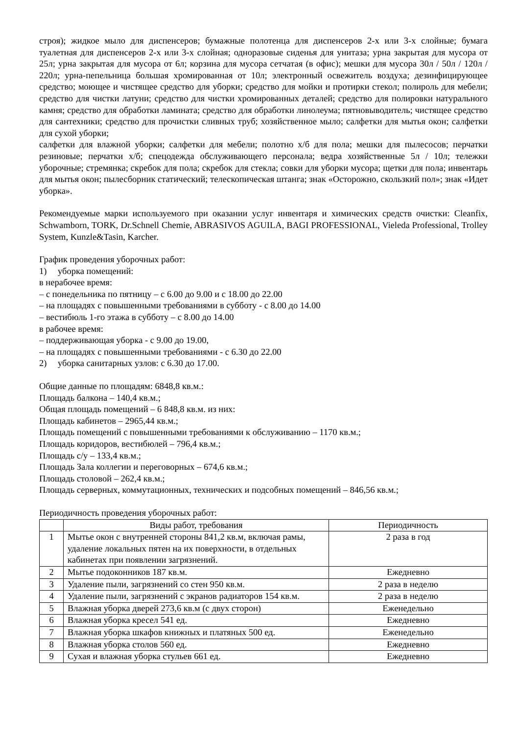строя); жидкое мыло для диспенсеров; бумажные полотенца для диспенсеров 2-х или 3-х слойные; бумага туалетная для диспенсеров 2-х или 3-х слойная; одноразовые сиденья для унитаза; урна закрытая для мусора от 25л; урна закрытая для мусора от 6л; корзина для мусора сетчатая (в офис); мешки для мусора 30л / 50л / 120л / 220л; урна-пепельница большая хромированная от 10л; электронный освежитель воздуха; дезинфицирующее средство; моющее и чистящее средство для уборки; средство для мойки и протирки стекол; полироль для мебели; средство для чистки латуни; средство для чистки хромированных деталей; средство для полировки натурального камня; средство для обработки ламината; средство для обработки линолеума; пятновыводитель; чистящее средство для сантехники; средство для прочистки сливных труб; хозяйственное мыло; салфетки для мытья окон; салфетки для сухой уборки;
салфетки для влажной уборки; салфетки для мебели; полотно х/б для пола; мешки для пылесосов; перчатки резиновые; перчатки х/б; спецодежда обслуживающего персонала; ведра хозяйственные 5л / 10л; тележки уборочные; стремянка; скребок для пола; скребок для стекла; совки для уборки мусора; щетки для пола; инвентарь для мытья окон; пылесборник статический; телескопическая штанга; знак «Осторожно, скользкий пол»; знак «Идет уборка».
Рекомендуемые марки используемого при оказании услуг инвентаря и химических средств очистки: Cleanfix, Schwamborn, TORK, Dr.Schnell Chemie, ABRASIVOS AGUILA, BAGI PROFESSIONAL, Vieleda Professional, Trolley System, Kunzle&Tasin, Karcher.
График проведения уборочных работ:
1) уборка помещений:
в нерабочее время:
– с понедельника по пятницу – с 6.00 до 9.00 и с 18.00 до 22.00
– на площадях с повышенными требованиями в субботу - с 8.00 до 14.00
– вестибюль 1-го этажа в субботу – с 8.00 до 14.00
в рабочее время:
– поддерживающая уборка - с 9.00 до 19.00,
– на площадях с повышенными требованиями - с 6.30 до 22.00
2) уборка санитарных узлов: с 6.30 до 17.00.
Общие данные по площадям: 6848,8 кв.м.:
Площадь балкона – 140,4 кв.м.;
Общая площадь помещений – 6 848,8 кв.м. из них:
Площадь кабинетов – 2965,44 кв.м.;
Площадь помещений с повышенными требованиями к обслуживанию – 1170 кв.м.;
Площадь коридоров, вестибюлей – 796,4 кв.м.;
Площадь с/у – 133,4 кв.м.;
Площадь Зала коллегии и переговорных – 674,6 кв.м.;
Площадь столовой – 262,4 кв.м.;
Площадь серверных, коммутационных, технических и подсобных помещений – 846,56 кв.м.;
Периодичность проведения уборочных работ:
| | Виды работ, требования | Периодичность |
| --- | --- | --- |
| 1 | Мытье окон с внутренней стороны 841,2 кв.м, включая рамы, удаление локальных пятен на их поверхности, в отдельных кабинетах при появлении загрязнений. | 2 раза в год |
| 2 | Мытье подоконников 187 кв.м. | Ежедневно |
| 3 | Удаление пыли, загрязнений со стен 950 кв.м. | 2 раза в неделю |
| 4 | Удаление пыли, загрязнений с экранов радиаторов 154 кв.м. | 2 раза в неделю |
| 5 | Влажная уборка дверей 273,6 кв.м (с двух сторон) | Еженедельно |
| 6 | Влажная уборка кресел 541 ед. | Ежедневно |
| 7 | Влажная уборка шкафов книжных и платяных 500 ед. | Еженедельно |
| 8 | Влажная уборка столов 560 ед. | Ежедневно |
| 9 | Сухая и влажная уборка стульев 661 ед. | Ежедневно |